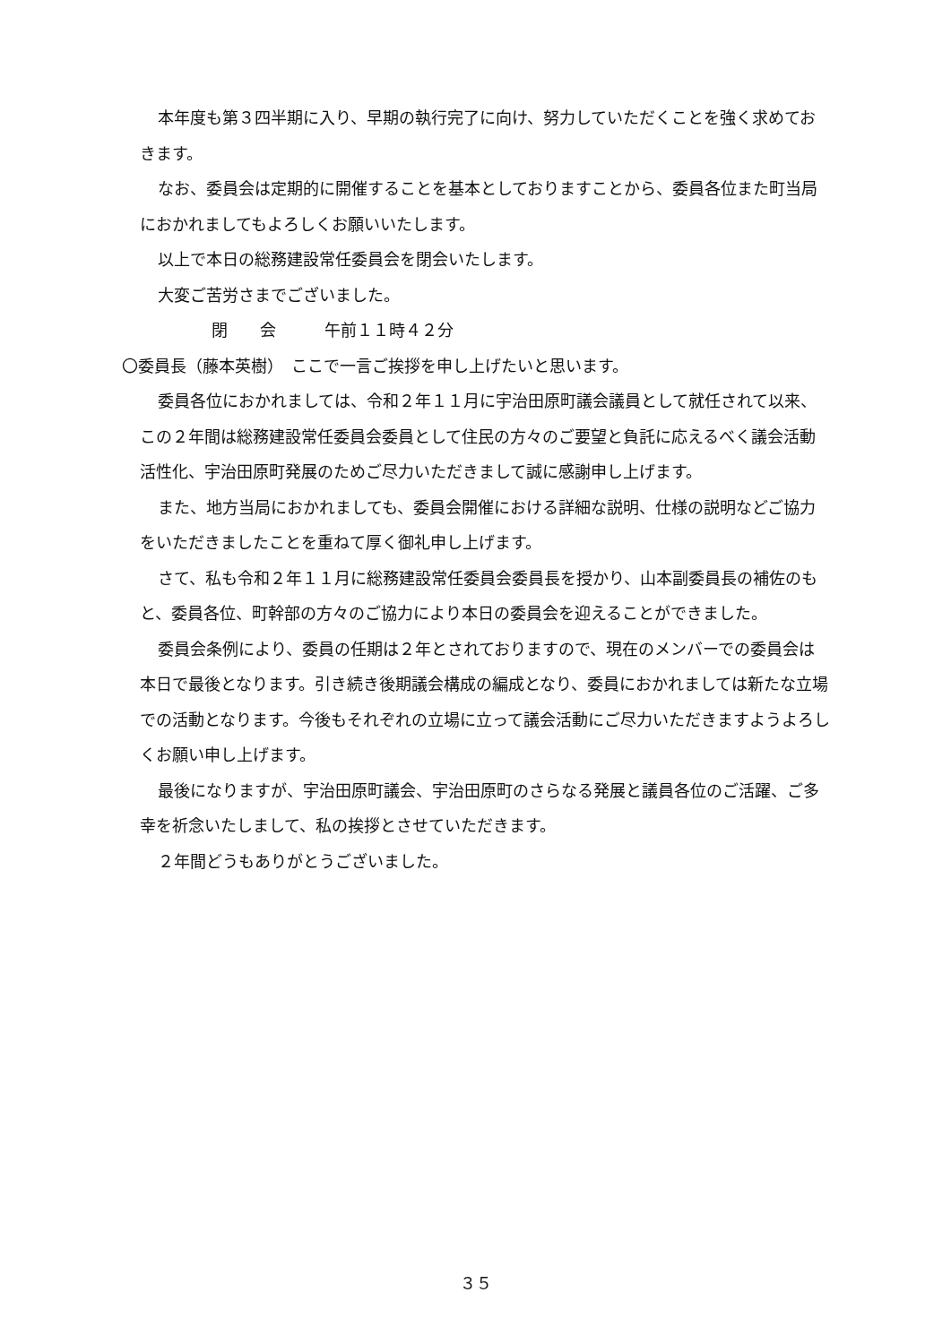本年度も第３四半期に入り、早期の執行完了に向け、努力していただくことを強く求めておきます。
なお、委員会は定期的に開催することを基本としておりますことから、委員各位また町当局におかれましてもよろしくお願いいたします。
以上で本日の総務建設常任委員会を閉会いたします。
大変ご苦労さまでございました。
閉　　会　　　午前１１時４２分
〇委員長（藤本英樹）　ここで一言ご挨拶を申し上げたいと思います。
委員各位におかれましては、令和２年１１月に宇治田原町議会議員として就任されて以来、この２年間は総務建設常任委員会委員として住民の方々のご要望と負託に応えるべく議会活動活性化、宇治田原町発展のためご尽力いただきまして誠に感謝申し上げます。
また、地方当局におかれましても、委員会開催における詳細な説明、仕様の説明などご協力をいただきましたことを重ねて厚く御礼申し上げます。
さて、私も令和２年１１月に総務建設常任委員会委員長を授かり、山本副委員長の補佐のもと、委員各位、町幹部の方々のご協力により本日の委員会を迎えることができました。
委員会条例により、委員の任期は２年とされておりますので、現在のメンバーでの委員会は本日で最後となります。引き続き後期議会構成の編成となり、委員におかれましては新たな立場での活動となります。今後もそれぞれの立場に立って議会活動にご尽力いただきますようよろしくお願い申し上げます。
最後になりますが、宇治田原町議会、宇治田原町のさらなる発展と議員各位のご活躍、ご多幸を祈念いたしまして、私の挨拶とさせていただきます。
２年間どうもありがとうございました。
３５